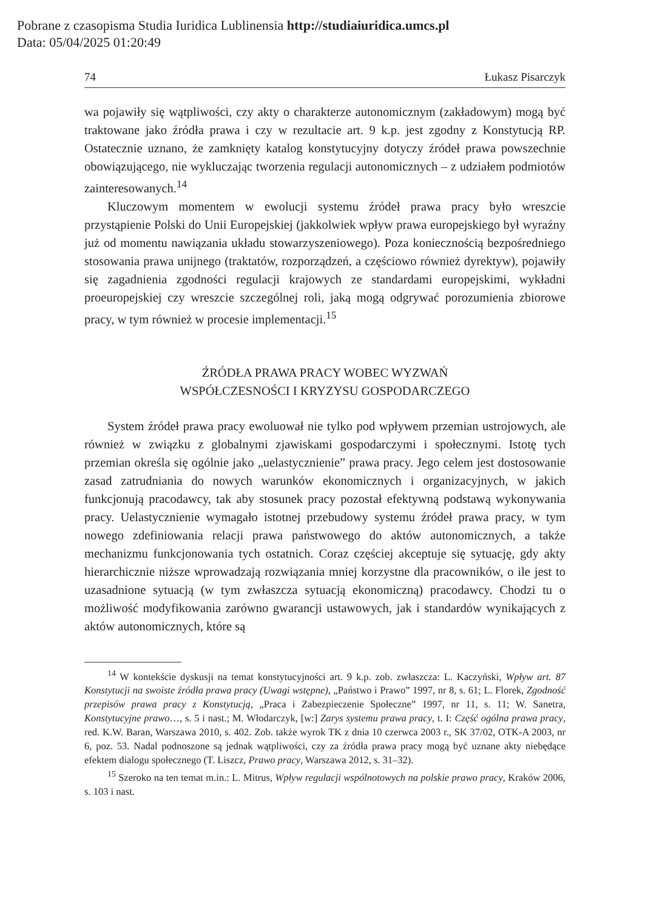Pobrane z czasopisma Studia Iuridica Lublinensia http://studiaiuridica.umcs.pl
Data: 05/04/2025 01:20:49
74 Łukasz Pisarczyk
wa pojawiły się wątpliwości, czy akty o charakterze autonomicznym (zakładowym) mogą być traktowane jako źródła prawa i czy w rezultacie art. 9 k.p. jest zgodny z Konstytucją RP. Ostatecznie uznano, że zamknięty katalog konstytucyjny dotyczy źródeł prawa powszechnie obowiązującego, nie wykluczając tworzenia regulacji autonomicznych – z udziałem podmiotów zainteresowanych.<sup>14</sup>
Kluczowym momentem w ewolucji systemu źródeł prawa pracy było wreszcie przystąpienie Polski do Unii Europejskiej (jakkolwiek wpływ prawa europejskiego był wyraźny już od momentu nawiązania układu stowarzyszeniowego). Poza koniecznością bezpośredniego stosowania prawa unijnego (traktatów, rozporządzeń, a częściowo również dyrektyw), pojawiły się zagadnienia zgodności regulacji krajowych ze standardami europejskimi, wykładni proeuropejskiej czy wreszcie szczególnej roli, jaką mogą odgrywać porozumienia zbiorowe pracy, w tym również w procesie implementacji.<sup>15</sup>
ŹRÓDŁA PRAWA PRACY WOBEC WYZWAŃ
WSPÓŁCZESNOŚCI I KRYZYSU GOSPODARCZEGO
System źródeł prawa pracy ewoluował nie tylko pod wpływem przemian ustrojowych, ale również w związku z globalnymi zjawiskami gospodarczymi i społecznymi. Istotę tych przemian określa się ogólnie jako „uelastycznienie” prawa pracy. Jego celem jest dostosowanie zasad zatrudniania do nowych warunków ekonomicznych i organizacyjnych, w jakich funkcjonują pracodawcy, tak aby stosunek pracy pozostał efektywną podstawą wykonywania pracy. Uelastycznienie wymagało istotnej przebudowy systemu źródeł prawa pracy, w tym nowego zdefiniowania relacji prawa państwowego do aktów autonomicznych, a także mechanizmu funkcjonowania tych ostatnich. Coraz częściej akceptuje się sytuację, gdy akty hierarchicznie niższe wprowadzają rozwiązania mniej korzystne dla pracowników, o ile jest to uzasadnione sytuacją (w tym zwłaszcza sytuacją ekonomiczną) pracodawcy. Chodzi tu o możliwość modyfikowania zarówno gwarancji ustawowych, jak i standardów wynikających z aktów autonomicznych, które są
<sup>14</sup> W kontekście dyskusji na temat konstytucyjności art. 9 k.p. zob. zwłaszcza: L. Kaczyński, Wpływ art. 87 Konstytucji na swoiste źródła prawa pracy (Uwagi wstępne), „Państwo i Prawo” 1997, nr 8, s. 61; L. Florek, Zgodność przepisów prawa pracy z Konstytucją, „Praca i Zabezpieczenie Społeczne” 1997, nr 11, s. 11; W. Sanetra, Konstytucyjne prawo…, s. 5 i nast.; M. Włodarczyk, [w:] Zarys systemu prawa pracy, t. I: Część ogólna prawa pracy, red. K.W. Baran, Warszawa 2010, s. 402. Zob. także wyrok TK z dnia 10 czerwca 2003 r., SK 37/02, OTK-A 2003, nr 6, poz. 53. Nadal podnoszone są jednak wątpliwości, czy za źródła prawa pracy mogą być uznane akty niebędące efektem dialogu społecznego (T. Liszcz, Prawo pracy, Warszawa 2012, s. 31–32).
<sup>15</sup> Szeroko na ten temat m.in.: L. Mitrus, Wpływ regulacji wspólnotowych na polskie prawo pracy, Kraków 2006, s. 103 i nast.